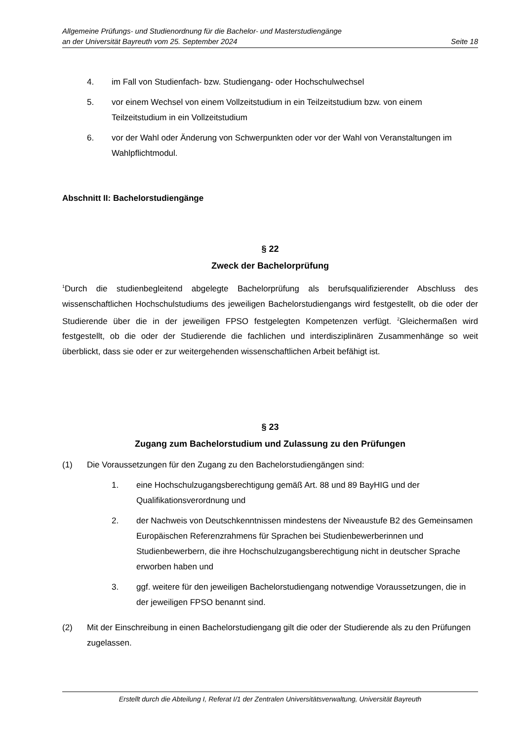Allgemeine Prüfungs- und Studienordnung für die Bachelor- und Masterstudiengänge
an der Universität Bayreuth vom 25. September 2024 Seite 18
4. im Fall von Studienfach- bzw. Studiengang- oder Hochschulwechsel
5. vor einem Wechsel von einem Vollzeitstudium in ein Teilzeitstudium bzw. von einem Teilzeitstudium in ein Vollzeitstudium
6. vor der Wahl oder Änderung von Schwerpunkten oder vor der Wahl von Veranstaltungen im Wahlpflichtmodul.
Abschnitt II: Bachelorstudiengänge
§ 22
Zweck der Bachelorprüfung
<sup>1</sup> Durch die studienbegleitend abgelegte Bachelorprüfung als berufsqualifizierender Abschluss des wissenschaftlichen Hochschulstudiums des jeweiligen Bachelorstudiengangs wird festgestellt, ob die oder der Studierende über die in der jeweiligen FPSO festgelegten Kompetenzen verfügt. <sup>2</sup>Gleichermaßen wird festgestellt, ob die oder der Studierende die fachlichen und interdisziplinären Zusammenhänge so weit überblickt, dass sie oder er zur weitergehenden wissenschaftlichen Arbeit befähigt ist.
§ 23
Zugang zum Bachelorstudium und Zulassung zu den Prüfungen
(1) Die Voraussetzungen für den Zugang zu den Bachelorstudiengängen sind:
1. eine Hochschulzugangsberechtigung gemäß Art. 88 und 89 BayHIG und der Qualifikationsverordnung und
2. der Nachweis von Deutschkenntnissen mindestens der Niveaustufe B2 des Gemeinsamen Europäischen Referenzrahmens für Sprachen bei Studienbewerberinnen und Studienbewerbern, die ihre Hochschulzugangsberechtigung nicht in deutscher Sprache erworben haben und
3. ggf. weitere für den jeweiligen Bachelorstudiengang notwendige Voraussetzungen, die in der jeweiligen FPSO benannt sind.
(2) Mit der Einschreibung in einen Bachelorstudiengang gilt die oder der Studierende als zu den Prüfungen zugelassen.
Erstellt durch die Abteilung I, Referat I/1 der Zentralen Universitätsverwaltung, Universität Bayreuth